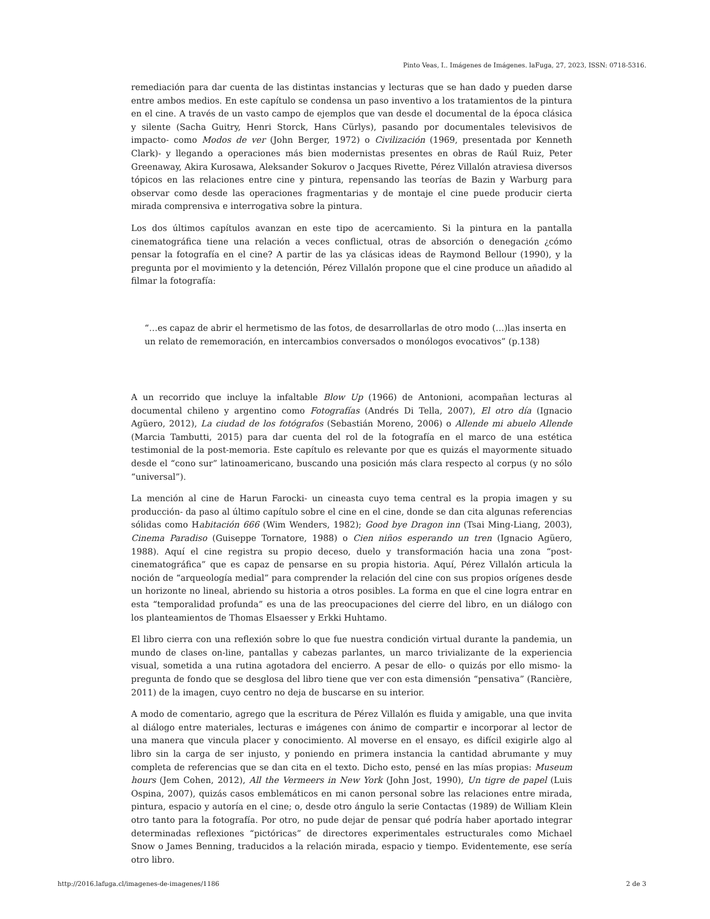Pinto Veas, I.. Imágenes de Imágenes. laFuga, 27, 2023, ISSN: 0718-5316.
remediación para dar cuenta de las distintas instancias y lecturas que se han dado y pueden darse entre ambos medios. En este capítulo se condensa un paso inventivo a los tratamientos de la pintura en el cine. A través de un vasto campo de ejemplos que van desde el documental de la época clásica y silente (Sacha Guitry, Henri Storck, Hans Cürlys), pasando por documentales televisivos de impacto- como Modos de ver (John Berger, 1972) o Civilización (1969, presentada por Kenneth Clark)- y llegando a operaciones más bien modernistas presentes en obras de Raúl Ruiz, Peter Greenaway, Akira Kurosawa, Aleksander Sokurov o Jacques Rivette, Pérez Villalón atraviesa diversos tópicos en las relaciones entre cine y pintura, repensando las teorías de Bazin y Warburg para observar como desde las operaciones fragmentarias y de montaje el cine puede producir cierta mirada comprensiva e interrogativa sobre la pintura.
Los dos últimos capítulos avanzan en este tipo de acercamiento. Si la pintura en la pantalla cinematográfica tiene una relación a veces conflictual, otras de absorción o denegación ¿cómo pensar la fotografía en el cine? A partir de las ya clásicas ideas de Raymond Bellour (1990), y la pregunta por el movimiento y la detención, Pérez Villalón propone que el cine produce un añadido al filmar la fotografía:
“…es capaz de abrir el hermetismo de las fotos, de desarrollarlas de otro modo (…)las inserta en un relato de rememoración, en intercambios conversados o monólogos evocativos” (p.138)
A un recorrido que incluye la infaltable Blow Up (1966) de Antonioni, acompañan lecturas al documental chileno y argentino como Fotografías (Andrés Di Tella, 2007), El otro día (Ignacio Agüero, 2012), La ciudad de los fotógrafos (Sebastián Moreno, 2006) o Allende mi abuelo Allende (Marcia Tambutti, 2015) para dar cuenta del rol de la fotografía en el marco de una estética testimonial de la post-memoria. Este capítulo es relevante por que es quizás el mayormente situado desde el “cono sur” latinoamericano, buscando una posición más clara respecto al corpus (y no sólo “universal”).
La mención al cine de Harun Farocki- un cineasta cuyo tema central es la propia imagen y su producción- da paso al último capítulo sobre el cine en el cine, donde se dan cita algunas referencias sólidas como Habitación 666 (Wim Wenders, 1982); Good bye Dragon inn (Tsai Ming-Liang, 2003), Cinema Paradiso (Guiseppe Tornatore, 1988) o Cien niños esperando un tren (Ignacio Agüero, 1988). Aquí el cine registra su propio deceso, duelo y transformación hacia una zona “post-cinematográfica” que es capaz de pensarse en su propia historia. Aquí, Pérez Villalón articula la noción de “arqueología medial” para comprender la relación del cine con sus propios orígenes desde un horizonte no lineal, abriendo su historia a otros posibles. La forma en que el cine logra entrar en esta “temporalidad profunda” es una de las preocupaciones del cierre del libro, en un diálogo con los planteamientos de Thomas Elsaesser y Erkki Huhtamo.
El libro cierra con una reflexión sobre lo que fue nuestra condición virtual durante la pandemia, un mundo de clases on-line, pantallas y cabezas parlantes, un marco trivializante de la experiencia visual, sometida a una rutina agotadora del encierro. A pesar de ello- o quizás por ello mismo- la pregunta de fondo que se desglosa del libro tiene que ver con esta dimensión “pensativa” (Rancière, 2011) de la imagen, cuyo centro no deja de buscarse en su interior.
A modo de comentario, agrego que la escritura de Pérez Villalón es fluida y amigable, una que invita al diálogo entre materiales, lecturas e imágenes con ánimo de compartir e incorporar al lector de una manera que vincula placer y conocimiento. Al moverse en el ensayo, es difícil exigirle algo al libro sin la carga de ser injusto, y poniendo en primera instancia la cantidad abrumante y muy completa de referencias que se dan cita en el texto. Dicho esto, pensé en las mías propias: Museum hours (Jem Cohen, 2012), All the Vermeers in New York (John Jost, 1990), Un tigre de papel (Luis Ospina, 2007), quizás casos emblemáticos en mi canon personal sobre las relaciones entre mirada, pintura, espacio y autoría en el cine; o, desde otro ángulo la serie Contactas (1989) de William Klein otro tanto para la fotografía. Por otro, no pude dejar de pensar qué podría haber aportado integrar determinadas reflexiones “pictóricas” de directores experimentales estructurales como Michael Snow o James Benning, traducidos a la relación mirada, espacio y tiempo. Evidentemente, ese sería otro libro.
http://2016.lafuga.cl/imagenes-de-imagenes/1186 2 de 3